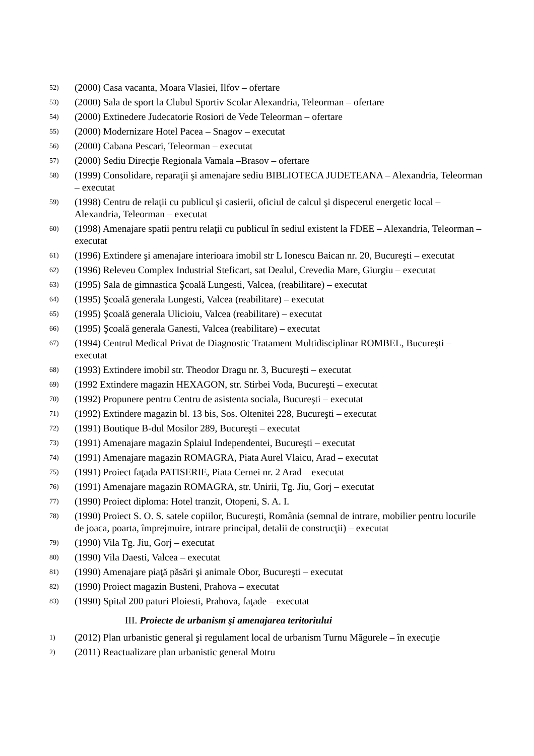52) (2000) Casa vacanta, Moara Vlasiei, Ilfov – ofertare
53) (2000) Sala de sport la Clubul Sportiv Scolar Alexandria, Teleorman – ofertare
54) (2000) Extinedere Judecatorie Rosiori de Vede Teleorman – ofertare
55) (2000) Modernizare Hotel Pacea – Snagov – executat
56) (2000) Cabana Pescari, Teleorman – executat
57) (2000) Sediu Direcţie Regionala Vamala –Brasov – ofertare
58) (1999) Consolidare, reparaţii şi amenajare sediu BIBLIOTECA JUDETEANA – Alexandria, Teleorman – executat
59) (1998) Centru de relaţii cu publicul şi casierii, oficiul de calcul şi dispecerul energetic local – Alexandria, Teleorman – executat
60) (1998) Amenajare spatii pentru relaţii cu publicul în sediul existent la FDEE – Alexandria, Teleorman – executat
61) (1996) Extindere şi amenajare interioara imobil str L Ionescu Baican nr. 20, Bucureşti – executat
62) (1996) Releveu Complex Industrial Steficart, sat Dealul, Crevedia Mare, Giurgiu – executat
63) (1995) Sala de gimnastica Şcoală Lungesti, Valcea, (reabilitare) – executat
64) (1995) Şcoală generala Lungesti, Valcea (reabilitare) – executat
65) (1995) Şcoală generala Ulicioiu, Valcea (reabilitare) – executat
66) (1995) Şcoală generala Ganesti, Valcea (reabilitare) – executat
67) (1994) Centrul Medical Privat de Diagnostic Tratament Multidisciplinar ROMBEL, Bucureşti – executat
68) (1993) Extindere imobil str. Theodor Dragu nr. 3, Bucureşti – executat
69) (1992 Extindere magazin HEXAGON, str. Stirbei Voda, Bucureşti – executat
70) (1992) Propunere pentru Centru de asistenta sociala, Bucureşti – executat
71) (1992) Extindere magazin bl. 13 bis, Sos. Oltenitei 228, Bucureşti – executat
72) (1991) Boutique B-dul Mosilor 289, Bucureşti – executat
73) (1991) Amenajare magazin Splaiul Independentei, Bucureşti – executat
74) (1991) Amenajare magazin ROMAGRA, Piata Aurel Vlaicu, Arad – executat
75) (1991) Proiect faţada PATISERIE, Piata Cernei nr. 2 Arad – executat
76) (1991) Amenajare magazin ROMAGRA, str. Unirii, Tg. Jiu, Gorj – executat
77) (1990) Proiect diploma: Hotel tranzit, Otopeni, S. A. I.
78) (1990) Proiect S. O. S. satele copiilor, Bucureşti, România (semnal de intrare, mobilier pentru locurile de joaca, poarta, împrejmuire, intrare principal, detalii de construcţii) – executat
79) (1990) Vila Tg. Jiu, Gorj – executat
80) (1990) Vila Daesti, Valcea – executat
81) (1990) Amenajare piaţă păsări şi animale Obor, Bucureşti – executat
82) (1990) Proiect magazin Busteni, Prahova – executat
83) (1990) Spital 200 paturi Ploiesti, Prahova, faţade – executat
III. Proiecte de urbanism şi amenajarea teritoriului
1) (2012) Plan urbanistic general şi regulament local de urbanism Turnu Măgurele – în execuţie
2) (2011) Reactualizare plan urbanistic general Motru